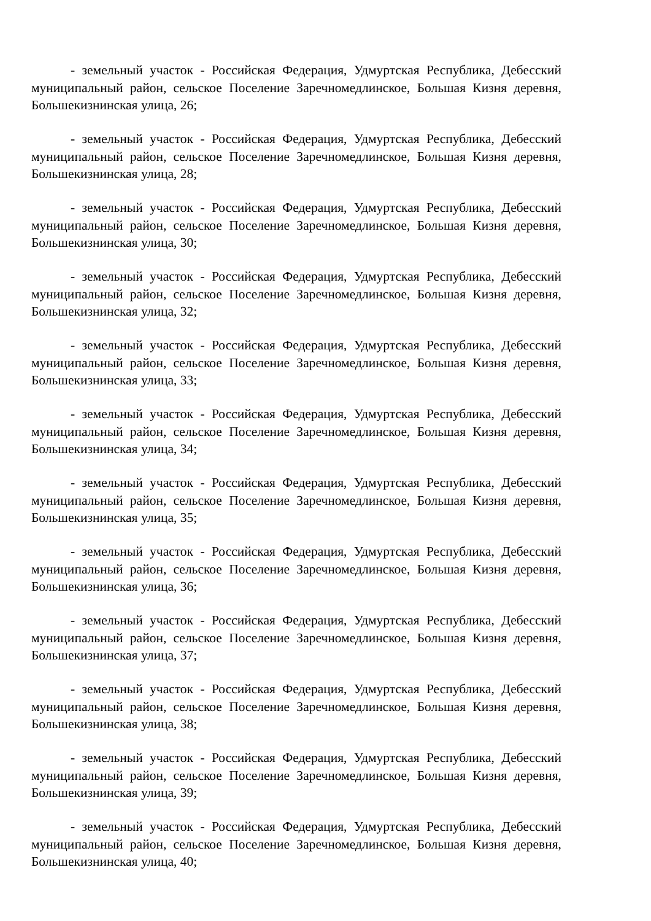- земельный участок - Российская Федерация, Удмуртская Республика, Дебесский муниципальный район, сельское Поселение Заречномедлинское, Большая Кизня деревня, Большекизнинская улица, 26;
- земельный участок - Российская Федерация, Удмуртская Республика, Дебесский муниципальный район, сельское Поселение Заречномедлинское, Большая Кизня деревня, Большекизнинская улица, 28;
- земельный участок - Российская Федерация, Удмуртская Республика, Дебесский муниципальный район, сельское Поселение Заречномедлинское, Большая Кизня деревня, Большекизнинская улица, 30;
- земельный участок - Российская Федерация, Удмуртская Республика, Дебесский муниципальный район, сельское Поселение Заречномедлинское, Большая Кизня деревня, Большекизнинская улица, 32;
- земельный участок - Российская Федерация, Удмуртская Республика, Дебесский муниципальный район, сельское Поселение Заречномедлинское, Большая Кизня деревня, Большекизнинская улица, 33;
- земельный участок - Российская Федерация, Удмуртская Республика, Дебесский муниципальный район, сельское Поселение Заречномедлинское, Большая Кизня деревня, Большекизнинская улица, 34;
- земельный участок - Российская Федерация, Удмуртская Республика, Дебесский муниципальный район, сельское Поселение Заречномедлинское, Большая Кизня деревня, Большекизнинская улица, 35;
- земельный участок - Российская Федерация, Удмуртская Республика, Дебесский муниципальный район, сельское Поселение Заречномедлинское, Большая Кизня деревня, Большекизнинская улица, 36;
- земельный участок - Российская Федерация, Удмуртская Республика, Дебесский муниципальный район, сельское Поселение Заречномедлинское, Большая Кизня деревня, Большекизнинская улица, 37;
- земельный участок - Российская Федерация, Удмуртская Республика, Дебесский муниципальный район, сельское Поселение Заречномедлинское, Большая Кизня деревня, Большекизнинская улица, 38;
- земельный участок - Российская Федерация, Удмуртская Республика, Дебесский муниципальный район, сельское Поселение Заречномедлинское, Большая Кизня деревня, Большекизнинская улица, 39;
- земельный участок - Российская Федерация, Удмуртская Республика, Дебесский муниципальный район, сельское Поселение Заречномедлинское, Большая Кизня деревня, Большекизнинская улица, 40;